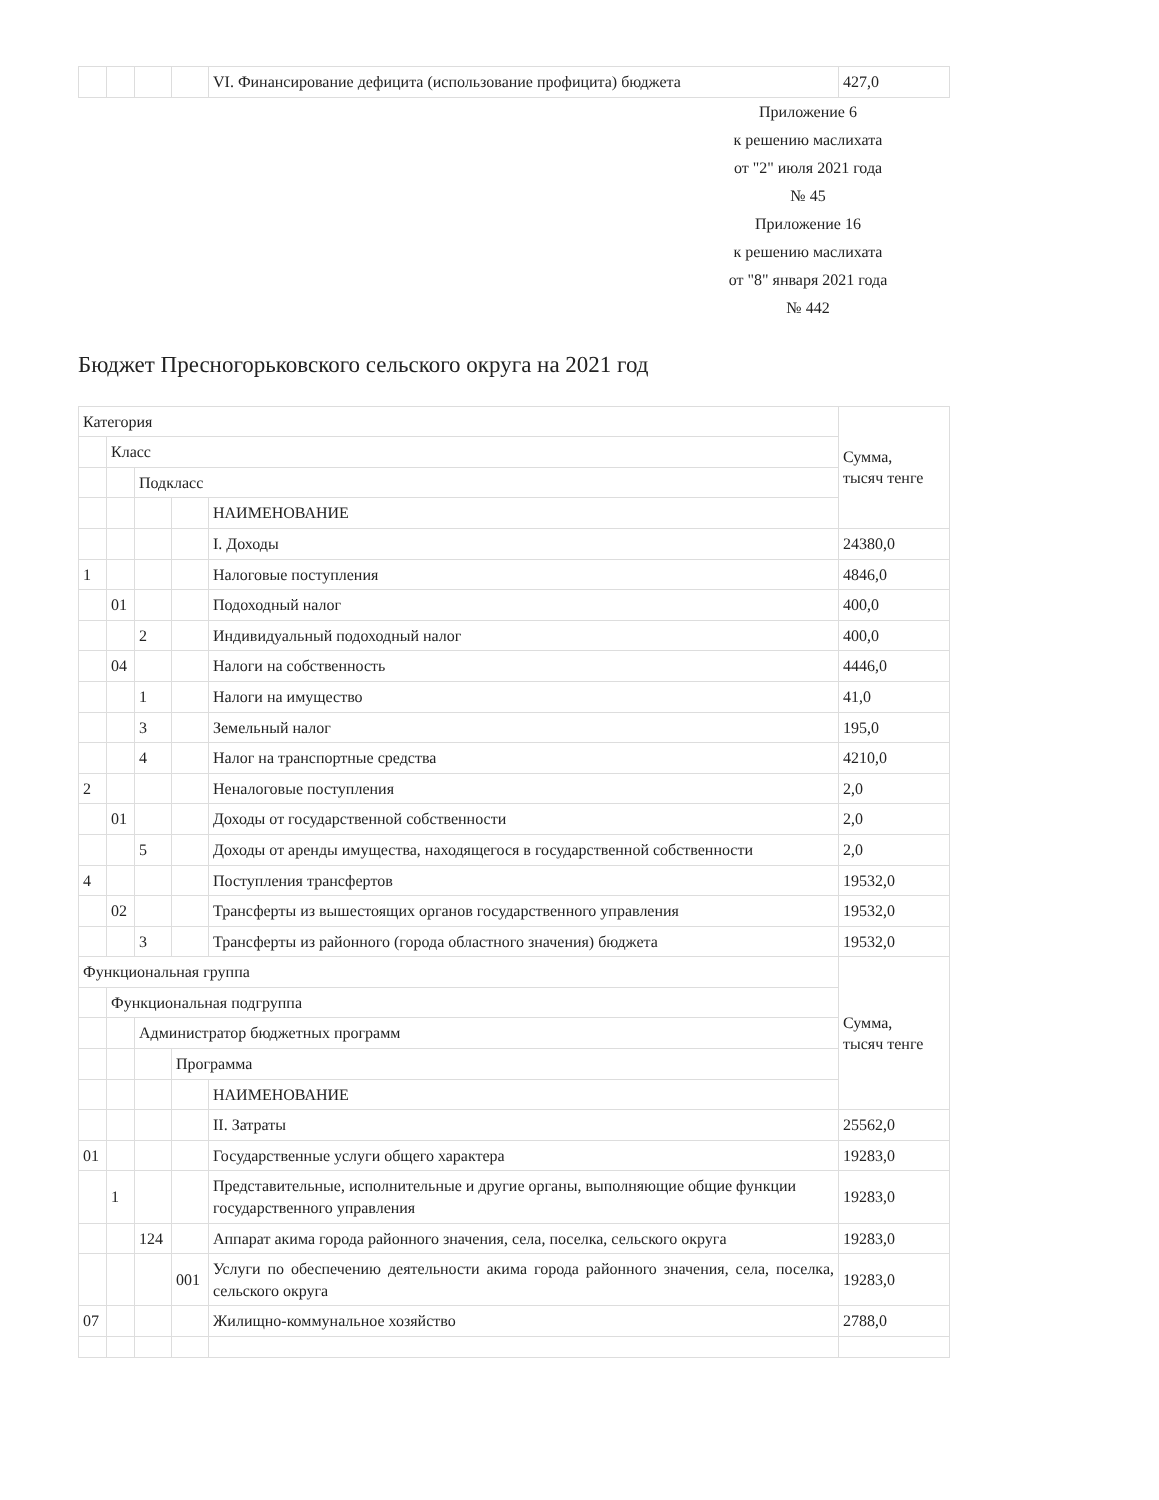| | | | | VI. Финансирование дефицита (использование профицита) бюджета | 427,0 |
Приложение 6
к решению маслихата
от "2" июля 2021 года
№ 45
Приложение 16
к решению маслихата
от "8" января 2021 года
№ 442
Бюджет Пресногорьковского сельского округа на 2021 год
| Категория | | | | | Сумма, тысяч тенге |
| | Класс | | | | |
| | | Подкласс | | | |
| | | | | НАИМЕНОВАНИЕ | |
| | | | | I. Доходы | 24380,0 |
| 1 | | | | Налоговые поступления | 4846,0 |
| | 01 | | | Подоходный налог | 400,0 |
| | | 2 | | Индивидуальный подоходный налог | 400,0 |
| | 04 | | | Налоги на собственность | 4446,0 |
| | | 1 | | Налоги на имущество | 41,0 |
| | | 3 | | Земельный налог | 195,0 |
| | | 4 | | Налог на транспортные средства | 4210,0 |
| 2 | | | | Неналоговые поступления | 2,0 |
| | 01 | | | Доходы от государственной собственности | 2,0 |
| | | 5 | | Доходы от аренды имущества, находящегося в государственной собственности | 2,0 |
| 4 | | | | Поступления трансфертов | 19532,0 |
| | 02 | | | Трансферты из вышестоящих органов государственного управления | 19532,0 |
| | | 3 | | Трансферты из районного (города областного значения) бюджета | 19532,0 |
| Функциональная группа | | | | | Сумма, тысяч тенге |
| | Функциональная подгруппа | | | | |
| | | Администратор бюджетных программ | | | |
| | | | Программа | | |
| | | | | НАИМЕНОВАНИЕ | |
| | | | | II. Затраты | 25562,0 |
| 01 | | | | Государственные услуги общего характера | 19283,0 |
| | 1 | | | Представительные, исполнительные и другие органы, выполняющие общие функции государственного управления | 19283,0 |
| | | 124 | | Аппарат акима города районного значения, села, поселка, сельского округа | 19283,0 |
| | | | 001 | Услуги по обеспечению деятельности акима города районного значения, села, поселка, сельского округа | 19283,0 |
| 07 | | | | Жилищно-коммунальное хозяйство | 2788,0 |